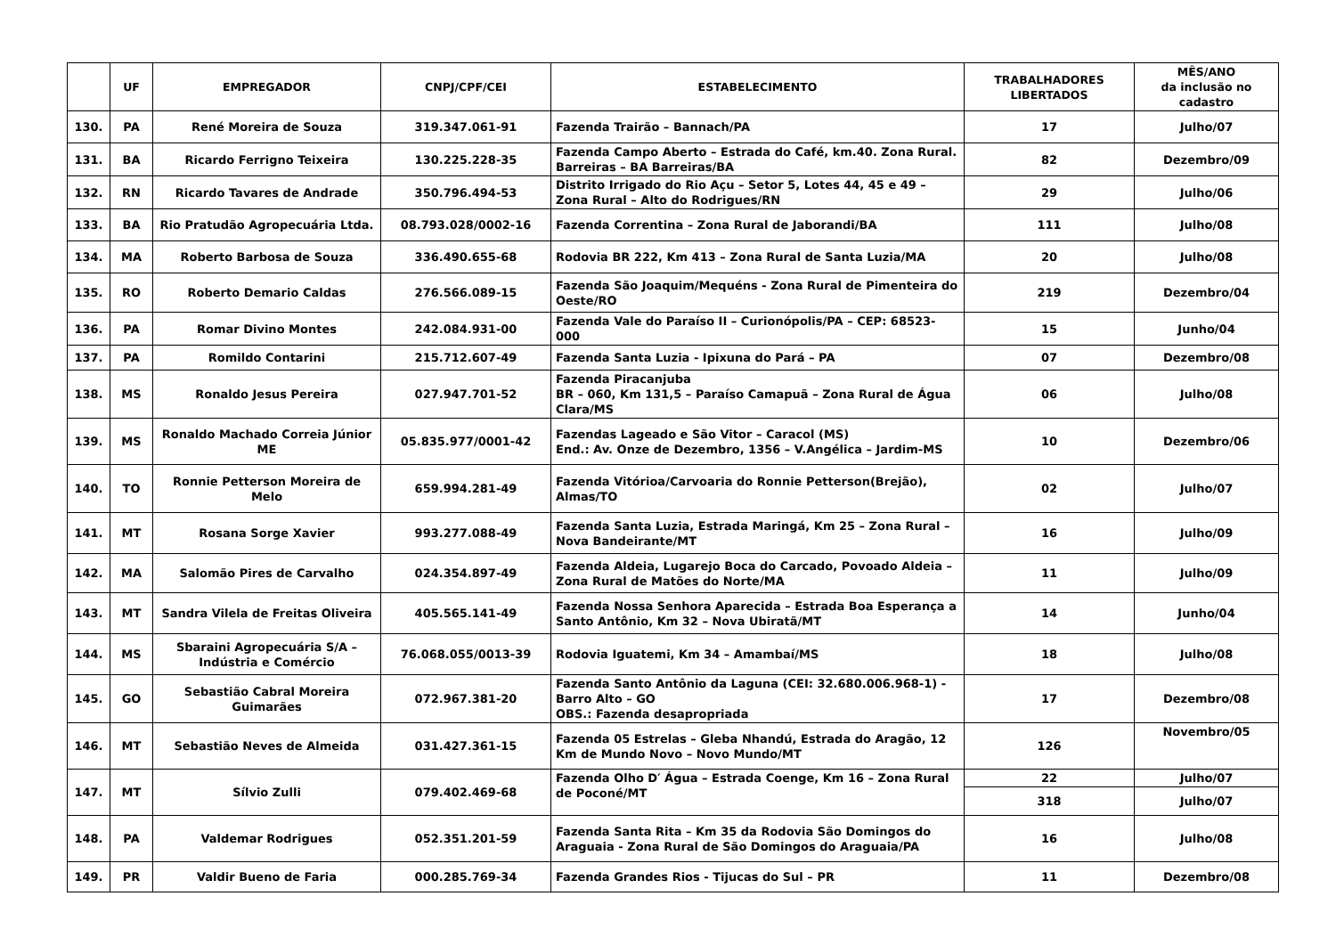| | UF | EMPREGADOR | CNPJ/CPF/CEI | ESTABELECIMENTO | TRABALHADORES LIBERTADOS | MÊS/ANO da inclusão no cadastro |
| --- | --- | --- | --- | --- | --- | --- |
| 130. | PA | René Moreira de Souza | 319.347.061-91 | Fazenda Trairão – Bannach/PA | 17 | Julho/07 |
| 131. | BA | Ricardo Ferrigno Teixeira | 130.225.228-35 | Fazenda Campo Aberto – Estrada do Café, km.40. Zona Rural. Barreiras – BA Barreiras/BA | 82 | Dezembro/09 |
| 132. | RN | Ricardo Tavares de Andrade | 350.796.494-53 | Distrito Irrigado do Rio Açu – Setor 5, Lotes 44, 45 e 49 – Zona Rural – Alto do Rodrigues/RN | 29 | Julho/06 |
| 133. | BA | Rio Pratudão Agropecuária Ltda. | 08.793.028/0002-16 | Fazenda Correntina – Zona Rural de Jaborandi/BA | 111 | Julho/08 |
| 134. | MA | Roberto Barbosa de Souza | 336.490.655-68 | Rodovia BR 222, Km 413 – Zona Rural de Santa Luzia/MA | 20 | Julho/08 |
| 135. | RO | Roberto Demario Caldas | 276.566.089-15 | Fazenda São Joaquim/Mequéns - Zona Rural de Pimenteira do Oeste/RO | 219 | Dezembro/04 |
| 136. | PA | Romar Divino Montes | 242.084.931-00 | Fazenda Vale do Paraíso II – Curionópolis/PA – CEP: 68523-000 | 15 | Junho/04 |
| 137. | PA | Romildo Contarini | 215.712.607-49 | Fazenda Santa Luzia - Ipixuna do Pará – PA | 07 | Dezembro/08 |
| 138. | MS | Ronaldo Jesus Pereira | 027.947.701-52 | Fazenda Piracanjuba BR – 060, Km 131,5 – Paraíso Camapuã – Zona Rural de Água Clara/MS | 06 | Julho/08 |
| 139. | MS | Ronaldo Machado Correia Júnior ME | 05.835.977/0001-42 | Fazendas Lageado e São Vitor – Caracol (MS) End.: Av. Onze de Dezembro, 1356 – V.Angélica – Jardim-MS | 10 | Dezembro/06 |
| 140. | TO | Ronnie Petterson Moreira de Melo | 659.994.281-49 | Fazenda Vitórioa/Carvoaria do Ronnie Petterson(Brejão), Almas/TO | 02 | Julho/07 |
| 141. | MT | Rosana Sorge Xavier | 993.277.088-49 | Fazenda Santa Luzia, Estrada Maringá, Km 25 – Zona Rural – Nova Bandeirante/MT | 16 | Julho/09 |
| 142. | MA | Salomão Pires de Carvalho | 024.354.897-49 | Fazenda Aldeia, Lugarejo Boca do Carcado, Povoado Aldeia – Zona Rural de Matões do Norte/MA | 11 | Julho/09 |
| 143. | MT | Sandra Vilela de Freitas Oliveira | 405.565.141-49 | Fazenda Nossa Senhora Aparecida – Estrada Boa Esperança a Santo Antônio, Km 32 – Nova Ubiratã/MT | 14 | Junho/04 |
| 144. | MS | Sbaraini Agropecuária S/A – Indústria e Comércio | 76.068.055/0013-39 | Rodovia Iguatemi, Km 34 – Amambaí/MS | 18 | Julho/08 |
| 145. | GO | Sebastião Cabral Moreira Guimarães | 072.967.381-20 | Fazenda Santo Antônio da Laguna (CEI: 32.680.006.968-1) - Barro Alto – GO OBS.: Fazenda desapropriada | 17 | Dezembro/08 |
| 146. | MT | Sebastião Neves de Almeida | 031.427.361-15 | Fazenda 05 Estrelas – Gleba Nhandú, Estrada do Aragão, 12 Km de Mundo Novo – Novo Mundo/MT | 126 | Novembro/05 |
| 147. | MT | Sílvio Zulli | 079.402.469-68 | Fazenda Olho D′ Água – Estrada Coenge, Km 16 – Zona Rural de Poconé/MT | 22 | Julho/07 |
| | | | | | 318 | Julho/07 |
| 148. | PA | Valdemar Rodrigues | 052.351.201-59 | Fazenda Santa Rita – Km 35 da Rodovia São Domingos do Araguaia - Zona Rural de São Domingos do Araguaia/PA | 16 | Julho/08 |
| 149. | PR | Valdir Bueno de Faria | 000.285.769-34 | Fazenda Grandes Rios - Tijucas do Sul – PR | 11 | Dezembro/08 |